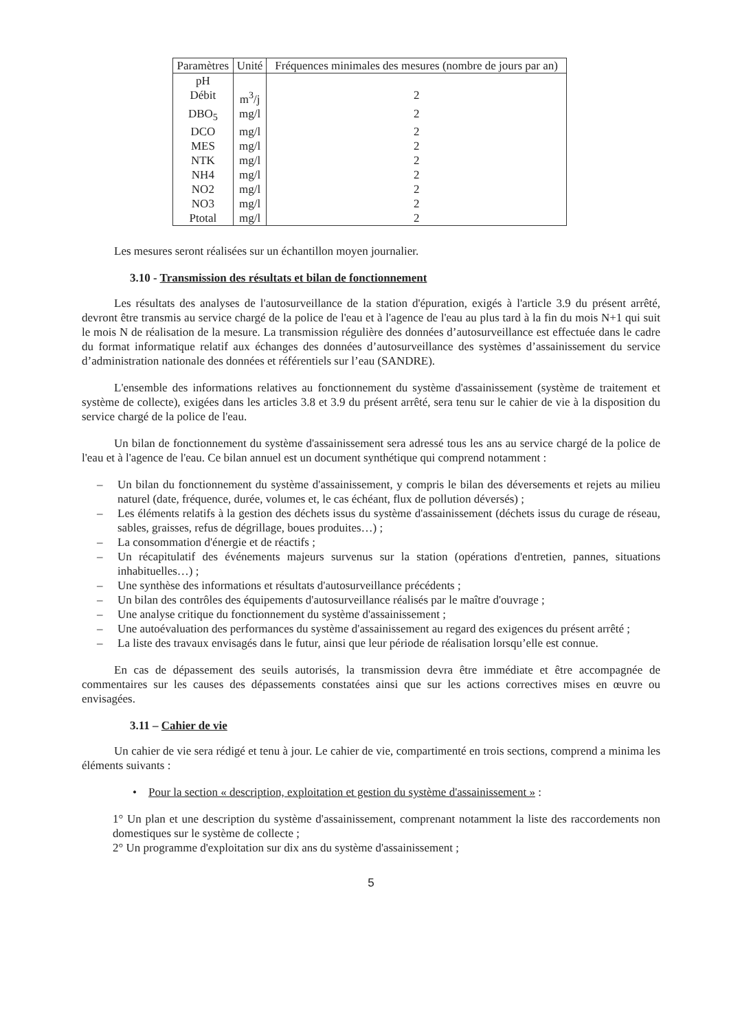| Paramètres | Unité | Fréquences minimales des mesures (nombre de jours par an) |
| --- | --- | --- |
| pH | | |
| Débit | m<sup>3</sup>/j | 2 |
| DBO<sub>5</sub> | mg/l | 2 |
| DCO | mg/l | 2 |
| MES | mg/l | 2 |
| NTK | mg/l | 2 |
| NH4 | mg/l | 2 |
| NO2 | mg/l | 2 |
| NO3 | mg/l | 2 |
| Ptotal | mg/l | 2 |
Les mesures seront réalisées sur un échantillon moyen journalier.
3.10 - Transmission des résultats et bilan de fonctionnement
Les résultats des analyses de l'autosurveillance de la station d'épuration, exigés à l'article 3.9 du présent arrêté, devront être transmis au service chargé de la police de l'eau et à l'agence de l'eau au plus tard à la fin du mois N+1 qui suit le mois N de réalisation de la mesure. La transmission régulière des données d’autosurveillance est effectuée dans le cadre du format informatique relatif aux échanges des données d’autosurveillance des systèmes d’assainissement du service d’administration nationale des données et référentiels sur l’eau (SANDRE).
L'ensemble des informations relatives au fonctionnement du système d'assainissement (système de traitement et système de collecte), exigées dans les articles 3.8 et 3.9 du présent arrêté, sera tenu sur le cahier de vie à la disposition du service chargé de la police de l'eau.
Un bilan de fonctionnement du système d'assainissement sera adressé tous les ans au service chargé de la police de l'eau et à l'agence de l'eau. Ce bilan annuel est un document synthétique qui comprend notamment :
– Un bilan du fonctionnement du système d'assainissement, y compris le bilan des déversements et rejets au milieu naturel (date, fréquence, durée, volumes et, le cas échéant, flux de pollution déversés) ;
– Les éléments relatifs à la gestion des déchets issus du système d'assainissement (déchets issus du curage de réseau, sables, graisses, refus de dégrillage, boues produites…) ;
– La consommation d'énergie et de réactifs ;
– Un récapitulatif des événements majeurs survenus sur la station (opérations d'entretien, pannes, situations inhabituelles…) ;
– Une synthèse des informations et résultats d'autosurveillance précédents ;
– Un bilan des contrôles des équipements d'autosurveillance réalisés par le maître d'ouvrage ;
– Une analyse critique du fonctionnement du système d'assainissement ;
– Une autoévaluation des performances du système d'assainissement au regard des exigences du présent arrêté ;
– La liste des travaux envisagés dans le futur, ainsi que leur période de réalisation lorsqu’elle est connue.
En cas de dépassement des seuils autorisés, la transmission devra être immédiate et être accompagnée de commentaires sur les causes des dépassements constatées ainsi que sur les actions correctives mises en œuvre ou envisagées.
3.11 – Cahier de vie
Un cahier de vie sera rédigé et tenu à jour. Le cahier de vie, compartimenté en trois sections, comprend a minima les éléments suivants :
• Pour la section « description, exploitation et gestion du système d'assainissement » :
1° Un plan et une description du système d'assainissement, comprenant notamment la liste des raccordements non domestiques sur le système de collecte ;
2° Un programme d'exploitation sur dix ans du système d'assainissement ;
5